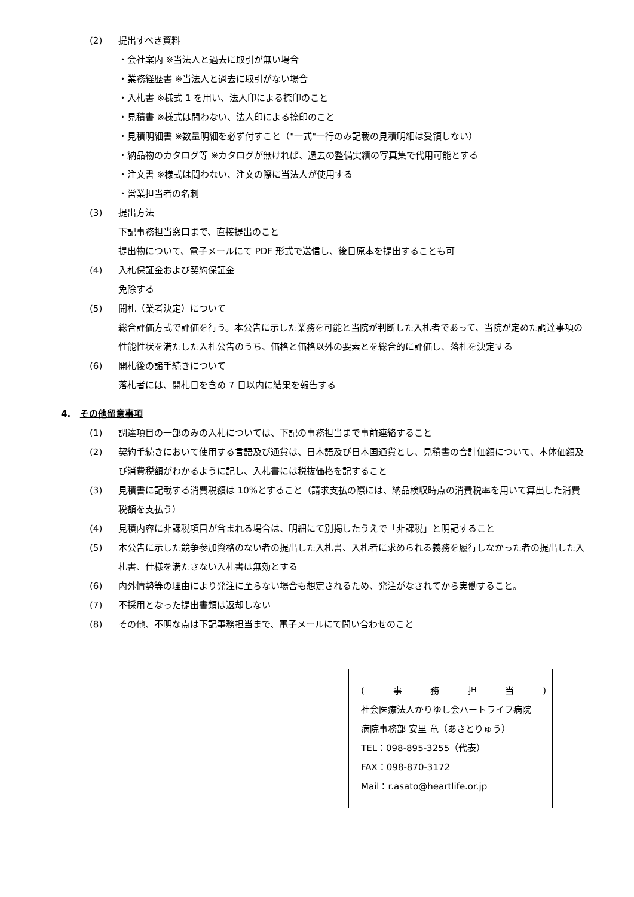(2) 提出すべき資料
・会社案内 ※当法人と過去に取引が無い場合
・業務経歴書 ※当法人と過去に取引がない場合
・入札書 ※様式 1 を用い、法人印による捺印のこと
・見積書 ※様式は問わない、法人印による捺印のこと
・見積明細書 ※数量明細を必ず付すこと（"一式"一行のみ記載の見積明細は受領しない）
・納品物のカタログ等 ※カタログが無ければ、過去の整備実績の写真集で代用可能とする
・注文書 ※様式は問わない、注文の際に当法人が使用する
・営業担当者の名刺
(3) 提出方法
下記事務担当窓口まで、直接提出のこと
提出物について、電子メールにて PDF 形式で送信し、後日原本を提出することも可
(4) 入札保証金および契約保証金
免除する
(5) 開札（業者決定）について
総合評価方式で評価を行う。本公告に示した業務を可能と当院が判断した入札者であって、当院が定めた調達事項の性能性状を満たした入札公告のうち、価格と価格以外の要素とを総合的に評価し、落札を決定する
(6) 開札後の諸手続きについて
落札者には、開札日を含め 7 日以内に結果を報告する
4. その他留意事項
(1) 調達項目の一部のみの入札については、下記の事務担当まで事前連絡すること
(2) 契約手続きにおいて使用する言語及び通貨は、日本語及び日本国通貨とし、見積書の合計価額について、本体価額及び消費税額がわかるように記し、入札書には税抜価格を記すること
(3) 見積書に記載する消費税額は 10%とすること（請求支払の際には、納品検収時点の消費税率を用いて算出した消費税額を支払う）
(4) 見積内容に非課税項目が含まれる場合は、明細にて別掲したうえで「非課税」と明記すること
(5) 本公告に示した競争参加資格のない者の提出した入札書、入札者に求められる義務を履行しなかった者の提出した入札書、仕様を満たさない入札書は無効とする
(6) 内外情勢等の理由により発注に至らない場合も想定されるため、発注がなされてから実働すること。
(7) 不採用となった提出書類は返却しない
(8) その他、不明な点は下記事務担当まで、電子メールにて問い合わせのこと
(事務担当)
社会医療法人かりゆし会ハートライフ病院
病院事務部 安里 竜（あさとりゅう）
TEL：098-895-3255（代表）
FAX：098-870-3172
Mail：r.asato@heartlife.or.jp